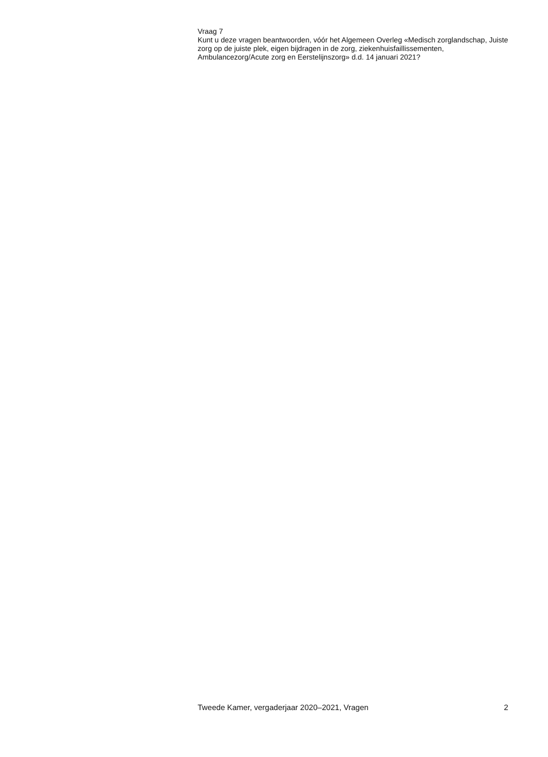Vraag 7
Kunt u deze vragen beantwoorden, vóór het Algemeen Overleg «Medisch zorglandschap, Juiste zorg op de juiste plek, eigen bijdragen in de zorg, ziekenhuisfaillissementen, Ambulancezorg/Acute zorg en Eerstelijnszorg» d.d. 14 januari 2021?
Tweede Kamer, vergaderjaar 2020–2021, Vragen 2